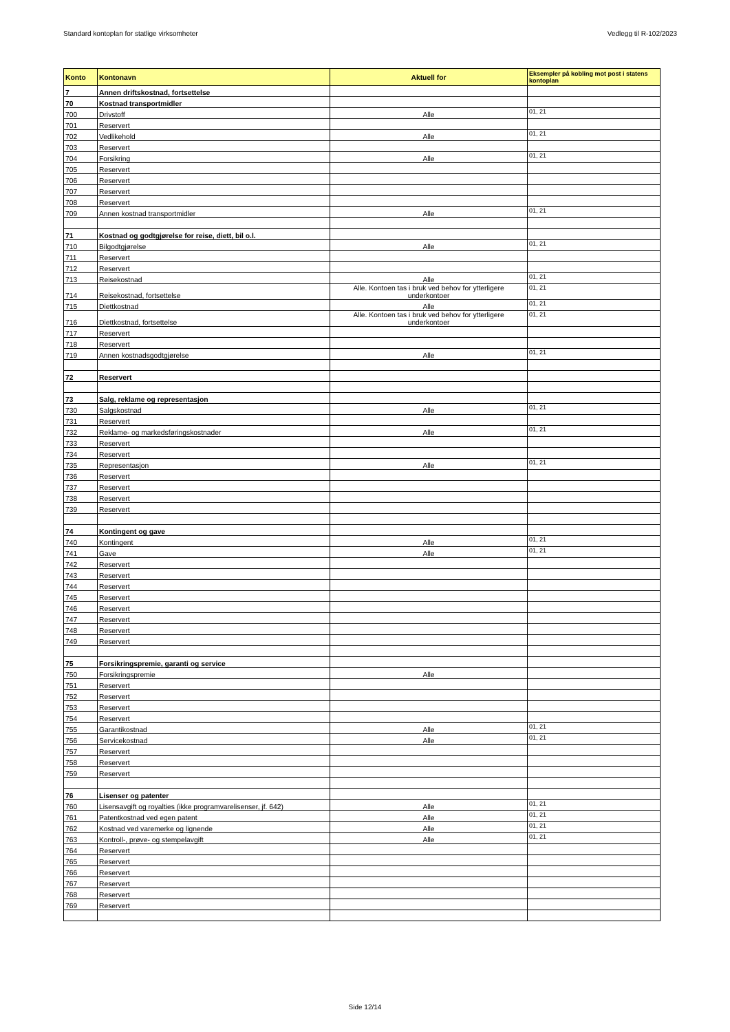Standard kontoplan for statlige virksomheter Vedlegg til R-102/2023
| Konto | Kontonavn | Aktuell for | Eksempler på kobling mot post i statens kontoplan |
| --- | --- | --- | --- |
| 7 | Annen driftskostnad, fortsettelse | | |
| 70 | Kostnad transportmidler | | |
| 700 | Drivstoff | Alle | 01, 21 |
| 701 | Reservert | | |
| 702 | Vedlikehold | Alle | 01, 21 |
| 703 | Reservert | | |
| 704 | Forsikring | Alle | 01, 21 |
| 705 | Reservert | | |
| 706 | Reservert | | |
| 707 | Reservert | | |
| 708 | Reservert | | |
| 709 | Annen kostnad transportmidler | Alle | 01, 21 |
| 71 | Kostnad og godtgjørelse for reise, diett, bil o.l. | | |
| 710 | Bilgodtgjørelse | Alle | 01, 21 |
| 711 | Reservert | | |
| 712 | Reservert | | |
| 713 | Reisekostnad | Alle | 01, 21 |
| 714 | Reisekostnad, fortsettelse | Alle. Kontoen tas i bruk ved behov for ytterligere underkontoer | 01, 21 |
| 715 | Diettkostnad | Alle | 01, 21 |
| 716 | Diettkostnad, fortsettelse | Alle. Kontoen tas i bruk ved behov for ytterligere underkontoer | 01, 21 |
| 717 | Reservert | | |
| 718 | Reservert | | |
| 719 | Annen kostnadsgodtgjørelse | Alle | 01, 21 |
| 72 | Reservert | | |
| 73 | Salg, reklame og representasjon | | |
| 730 | Salgskostnad | Alle | 01, 21 |
| 731 | Reservert | | |
| 732 | Reklame- og markedsføringskostnader | Alle | 01, 21 |
| 733 | Reservert | | |
| 734 | Reservert | | |
| 735 | Representasjon | Alle | 01, 21 |
| 736 | Reservert | | |
| 737 | Reservert | | |
| 738 | Reservert | | |
| 739 | Reservert | | |
| 74 | Kontingent og gave | | |
| 740 | Kontingent | Alle | 01, 21 |
| 741 | Gave | Alle | 01, 21 |
| 742 | Reservert | | |
| 743 | Reservert | | |
| 744 | Reservert | | |
| 745 | Reservert | | |
| 746 | Reservert | | |
| 747 | Reservert | | |
| 748 | Reservert | | |
| 749 | Reservert | | |
| 75 | Forsikringspremie, garanti og service | | |
| 750 | Forsikringspremie | Alle | |
| 751 | Reservert | | |
| 752 | Reservert | | |
| 753 | Reservert | | |
| 754 | Reservert | | |
| 755 | Garantikostnad | Alle | 01, 21 |
| 756 | Servicekostnad | Alle | 01, 21 |
| 757 | Reservert | | |
| 758 | Reservert | | |
| 759 | Reservert | | |
| 76 | Lisenser og patenter | | |
| 760 | Lisensavgift og royalties (ikke programvarelisenser, jf. 642) | Alle | 01, 21 |
| 761 | Patentkostnad ved egen patent | Alle | 01, 21 |
| 762 | Kostnad ved varemerke og lignende | Alle | 01, 21 |
| 763 | Kontroll-, prøve- og stempelavgift | Alle | 01, 21 |
| 764 | Reservert | | |
| 765 | Reservert | | |
| 766 | Reservert | | |
| 767 | Reservert | | |
| 768 | Reservert | | |
| 769 | Reservert | | |
Side 12/14